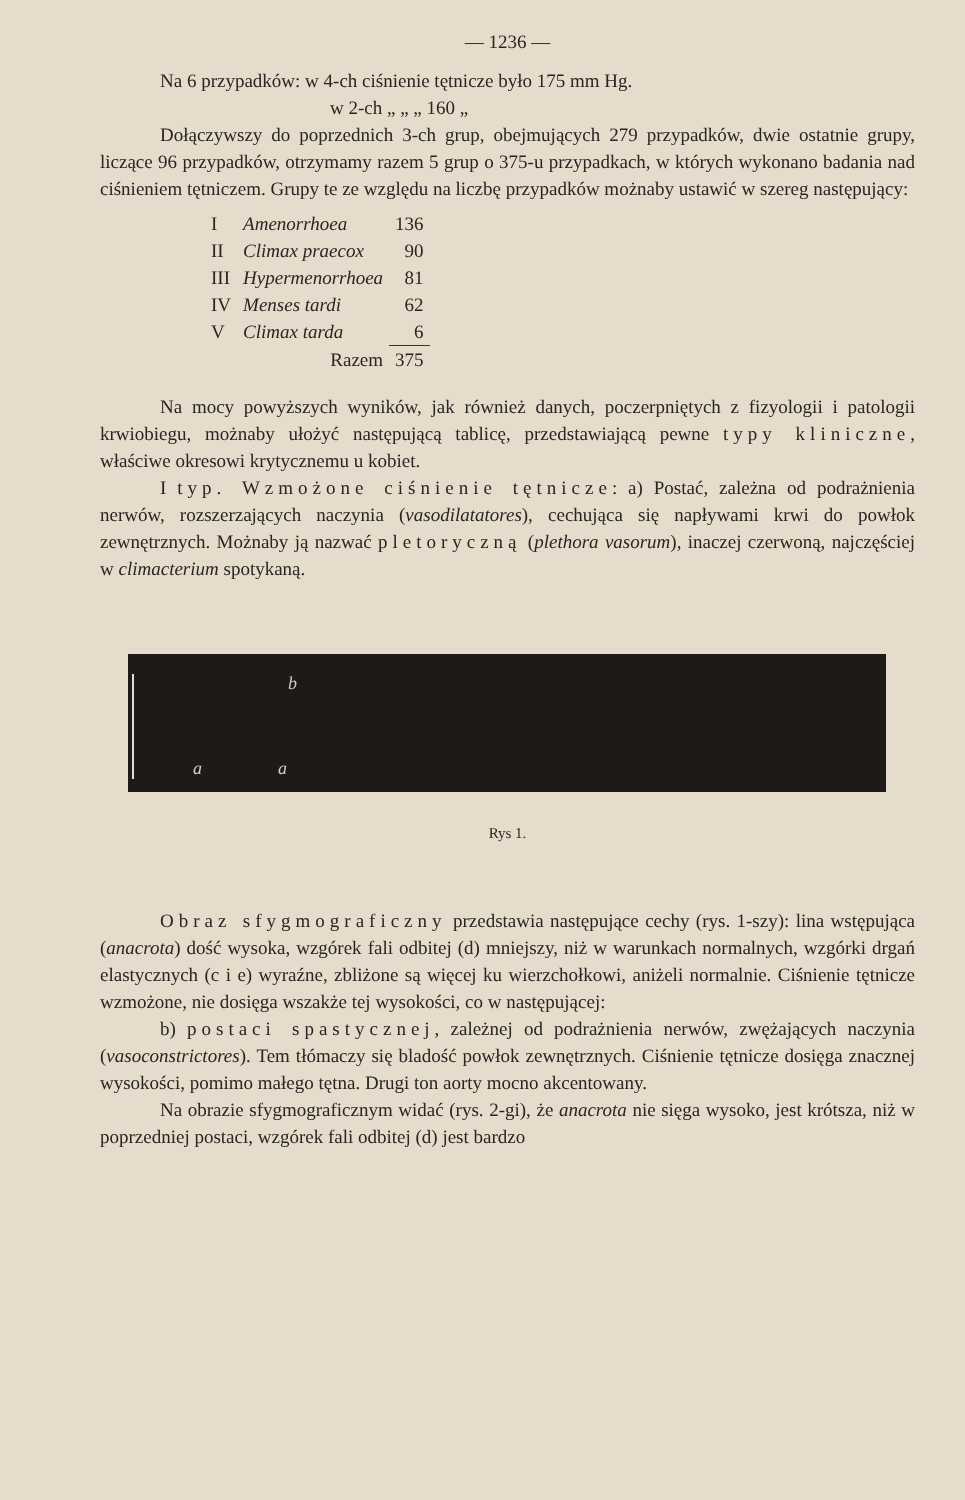— 1236 —
Na 6 przypadków: w 4-ch ciśnienie tętnicze było 175 mm Hg.
w 2-ch „ „ „ 160 „
Dołączywszy do poprzednich 3-ch grup, obejmujących 279 przypadków, dwie ostatnie grupy, liczące 96 przypadków, otrzymamy razem 5 grup o 375-u przypadkach, w których wykonano badania nad ciśnieniem tętniczem. Grupy te ze względu na liczbę przypadków możnaby ustawić w szereg następujący:
| I | Amenorrhoea | 136 |
| II | Climax praecox | 90 |
| III | Hypermenorrhoea | 81 |
| IV | Menses tardi | 62 |
| V | Climax tarda | 6 |
| | Razem | 375 |
Na mocy powyższych wyników, jak również danych, poczerpniętych z fizyologii i patologii krwiobiegu, możnaby ułożyć następującą tablicę, przedstawiającą pewne typy kliniczne, właściwe okresowi krytycznemu u kobiet.
I typ. Wzmożone ciśnienie tętnicze: a) Postać, zależna od podrażnienia nerwów, rozszerzających naczynia (vasodilatatores), cechująca się napływami krwi do powłok zewnętrznych. Możnaby ją nazwać pletoryczną (plethora vasorum), inaczej czerwoną, najczęściej w climacterium spotykaną.
a
a
b
Rys 1.
Obraz sfygmograficzny przedstawia następujące cechy (rys. 1-szy): lina wstępująca (anacrota) dość wysoka, wzgórek fali odbitej (d) mniejszy, niż w warunkach normalnych, wzgórki drgań elastycznych (c i e) wyraźne, zbliżone są więcej ku wierzchołkowi, aniżeli normalnie. Ciśnienie tętnicze wzmożone, nie dosięga wszakże tej wysokości, co w następującej:
b) postaci spastycznej, zależnej od podrażnienia nerwów, zwężających naczynia (vasoconstrictores). Tem tłómaczy się bladość powłok zewnętrznych. Ciśnienie tętnicze dosięga znacznej wysokości, pomimo małego tętna. Drugi ton aorty mocno akcentowany.
Na obrazie sfygmograficznym widać (rys. 2-gi), że anacrota nie sięga wysoko, jest krótsza, niż w poprzedniej postaci, wzgórek fali odbitej (d) jest bardzo